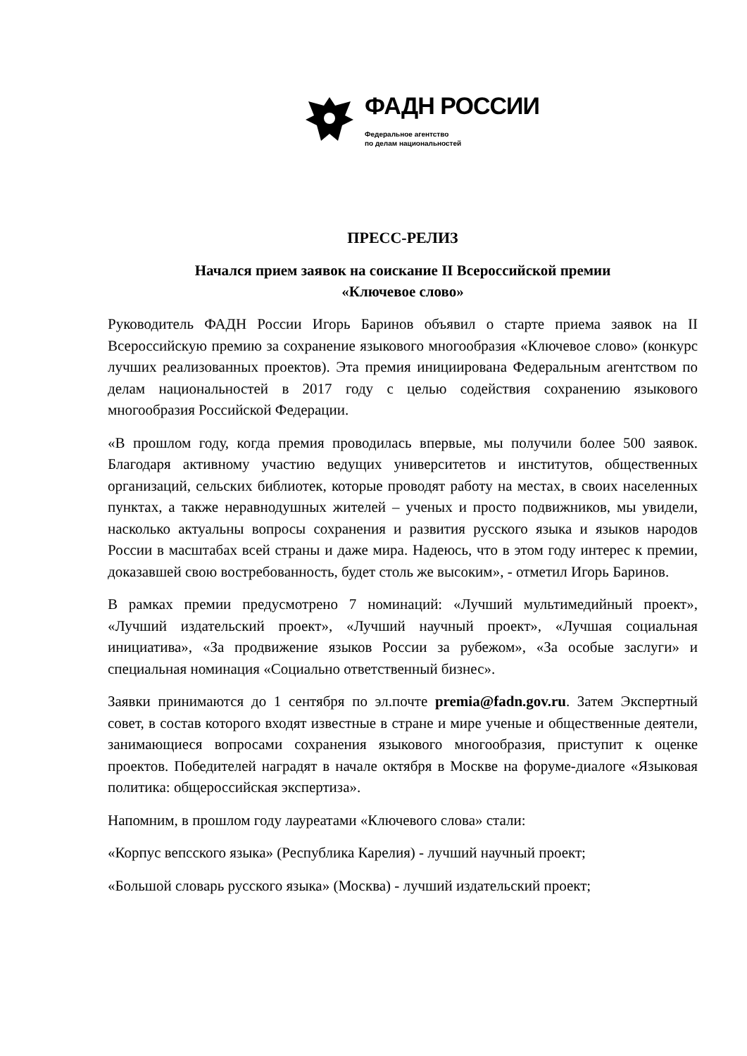ФАДН РОССИИ
Федеральное агентство
по делам национальностей
ПРЕСС-РЕЛИЗ
Начался прием заявок на соискание II Всероссийской премии
«Ключевое слово»
Руководитель ФАДН России Игорь Баринов объявил о старте приема заявок на II Всероссийскую премию за сохранение языкового многообразия «Ключевое слово» (конкурс лучших реализованных проектов). Эта премия инициирована Федеральным агентством по делам национальностей в 2017 году с целью содействия сохранению языкового многообразия Российской Федерации.
«В прошлом году, когда премия проводилась впервые, мы получили более 500 заявок. Благодаря активному участию ведущих университетов и институтов, общественных организаций, сельских библиотек, которые проводят работу на местах, в своих населенных пунктах, а также неравнодушных жителей – ученых и просто подвижников, мы увидели, насколько актуальны вопросы сохранения и развития русского языка и языков народов России в масштабах всей страны и даже мира. Надеюсь, что в этом году интерес к премии, доказавшей свою востребованность, будет столь же высоким», - отметил Игорь Баринов.
В рамках премии предусмотрено 7 номинаций: «Лучший мультимедийный проект», «Лучший издательский проект», «Лучший научный проект», «Лучшая социальная инициатива», «За продвижение языков России за рубежом», «За особые заслуги» и специальная номинация «Социально ответственный бизнес».
Заявки принимаются до 1 сентября по эл.почте premia@fadn.gov.ru. Затем Экспертный совет, в состав которого входят известные в стране и мире ученые и общественные деятели, занимающиеся вопросами сохранения языкового многообразия, приступит к оценке проектов. Победителей наградят в начале октября в Москве на форуме-диалоге «Языковая политика: общероссийская экспертиза».
Напомним, в прошлом году лауреатами «Ключевого слова» стали:
«Корпус вепсского языка» (Республика Карелия) - лучший научный проект;
«Большой словарь русского языка» (Москва) - лучший издательский проект;